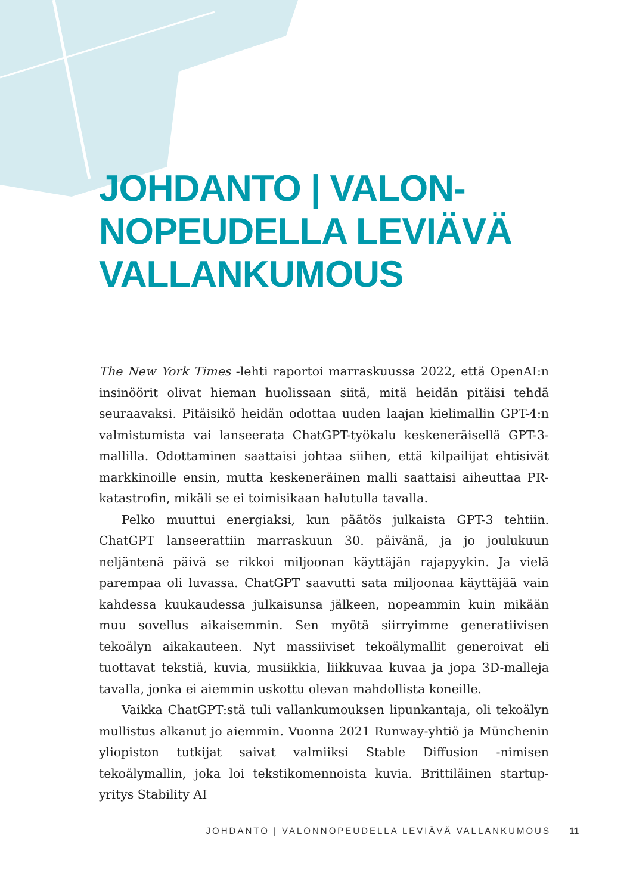JOHDANTO | VALON-
NOPEUDELLA LEVIÄVÄ
VALLANKUMOUS
The New York Times -lehti raportoi marraskuussa 2022, että OpenAI:n insinöörit olivat hieman huolissaan siitä, mitä heidän pitäisi tehdä seuraavaksi. Pitäisikö heidän odottaa uuden laajan kielimallin GPT-4:n valmistumista vai lanseerata ChatGPT-työkalu keskeneräisellä GPT-3-mallilla. Odottaminen saattaisi johtaa siihen, että kilpailijat ehtisivät markkinoille ensin, mutta keskeneräinen malli saattaisi aiheuttaa PR-katastrofin, mikäli se ei toimisikaan halutulla tavalla.
Pelko muuttui energiaksi, kun päätös julkaista GPT-3 tehtiin. ChatGPT lanseerattiin marraskuun 30. päivänä, ja jo joulukuun neljäntenä päivä se rikkoi miljoonan käyttäjän rajapyykin. Ja vielä parempaa oli luvassa. ChatGPT saavutti sata miljoonaa käyttäjää vain kahdessa kuukaudessa julkaisunsa jälkeen, nopeammin kuin mikään muu sovellus aikaisemmin. Sen myötä siirryimme generatiivisen tekoälyn aikakauteen. Nyt massiiviset tekoälymallit generoivat eli tuottavat tekstiä, kuvia, musiikkia, liikkuvaa kuvaa ja jopa 3D-malleja tavalla, jonka ei aiemmin uskottu olevan mahdollista koneille.
Vaikka ChatGPT:stä tuli vallankumouksen lipunkantaja, oli tekoälyn mullistus alkanut jo aiemmin. Vuonna 2021 Runway-yhtiö ja Münchenin yliopiston tutkijat saivat valmiiksi Stable Diffusion -nimisen tekoälymallin, joka loi tekstikomennoista kuvia. Brittiläinen startup-yritys Stability AI
JOHDANTO | VALONNOPEUDELLA LEVIÄVÄ VALLANKUMOUS 11